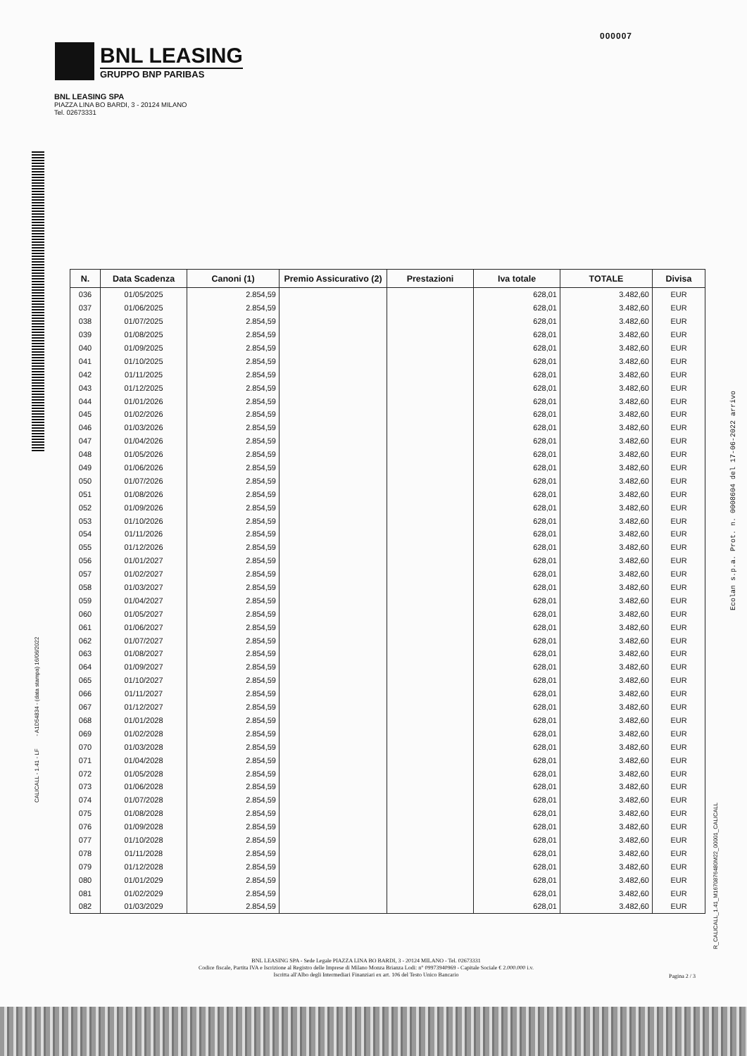000007
BNL LEASING
GRUPPO BNP PARIBAS
BNL LEASING SPA
PIAZZA LINA BO BARDI, 3 - 20124 MILANO
Tel. 02673331
CALICALL - 1.41 - LF - A1D54834 - (data stampa) 16/06/2022
Ecolan s.p.a. Prot. n. 0008604 del 17-06-2022 arrivo
R_CALICALL_1.41_M1670876480M22_00001_CALICALL
| N. | Data Scadenza | Canoni (1) | Premio Assicurativo (2) | Prestazioni | Iva totale | TOTALE | Divisa |
| --- | --- | --- | --- | --- | --- | --- | --- |
| 036 | 01/05/2025 | 2.854,59 | | | 628,01 | 3.482,60 | EUR |
| 037 | 01/06/2025 | 2.854,59 | | | 628,01 | 3.482,60 | EUR |
| 038 | 01/07/2025 | 2.854,59 | | | 628,01 | 3.482,60 | EUR |
| 039 | 01/08/2025 | 2.854,59 | | | 628,01 | 3.482,60 | EUR |
| 040 | 01/09/2025 | 2.854,59 | | | 628,01 | 3.482,60 | EUR |
| 041 | 01/10/2025 | 2.854,59 | | | 628,01 | 3.482,60 | EUR |
| 042 | 01/11/2025 | 2.854,59 | | | 628,01 | 3.482,60 | EUR |
| 043 | 01/12/2025 | 2.854,59 | | | 628,01 | 3.482,60 | EUR |
| 044 | 01/01/2026 | 2.854,59 | | | 628,01 | 3.482,60 | EUR |
| 045 | 01/02/2026 | 2.854,59 | | | 628,01 | 3.482,60 | EUR |
| 046 | 01/03/2026 | 2.854,59 | | | 628,01 | 3.482,60 | EUR |
| 047 | 01/04/2026 | 2.854,59 | | | 628,01 | 3.482,60 | EUR |
| 048 | 01/05/2026 | 2.854,59 | | | 628,01 | 3.482,60 | EUR |
| 049 | 01/06/2026 | 2.854,59 | | | 628,01 | 3.482,60 | EUR |
| 050 | 01/07/2026 | 2.854,59 | | | 628,01 | 3.482,60 | EUR |
| 051 | 01/08/2026 | 2.854,59 | | | 628,01 | 3.482,60 | EUR |
| 052 | 01/09/2026 | 2.854,59 | | | 628,01 | 3.482,60 | EUR |
| 053 | 01/10/2026 | 2.854,59 | | | 628,01 | 3.482,60 | EUR |
| 054 | 01/11/2026 | 2.854,59 | | | 628,01 | 3.482,60 | EUR |
| 055 | 01/12/2026 | 2.854,59 | | | 628,01 | 3.482,60 | EUR |
| 056 | 01/01/2027 | 2.854,59 | | | 628,01 | 3.482,60 | EUR |
| 057 | 01/02/2027 | 2.854,59 | | | 628,01 | 3.482,60 | EUR |
| 058 | 01/03/2027 | 2.854,59 | | | 628,01 | 3.482,60 | EUR |
| 059 | 01/04/2027 | 2.854,59 | | | 628,01 | 3.482,60 | EUR |
| 060 | 01/05/2027 | 2.854,59 | | | 628,01 | 3.482,60 | EUR |
| 061 | 01/06/2027 | 2.854,59 | | | 628,01 | 3.482,60 | EUR |
| 062 | 01/07/2027 | 2.854,59 | | | 628,01 | 3.482,60 | EUR |
| 063 | 01/08/2027 | 2.854,59 | | | 628,01 | 3.482,60 | EUR |
| 064 | 01/09/2027 | 2.854,59 | | | 628,01 | 3.482,60 | EUR |
| 065 | 01/10/2027 | 2.854,59 | | | 628,01 | 3.482,60 | EUR |
| 066 | 01/11/2027 | 2.854,59 | | | 628,01 | 3.482,60 | EUR |
| 067 | 01/12/2027 | 2.854,59 | | | 628,01 | 3.482,60 | EUR |
| 068 | 01/01/2028 | 2.854,59 | | | 628,01 | 3.482,60 | EUR |
| 069 | 01/02/2028 | 2.854,59 | | | 628,01 | 3.482,60 | EUR |
| 070 | 01/03/2028 | 2.854,59 | | | 628,01 | 3.482,60 | EUR |
| 071 | 01/04/2028 | 2.854,59 | | | 628,01 | 3.482,60 | EUR |
| 072 | 01/05/2028 | 2.854,59 | | | 628,01 | 3.482,60 | EUR |
| 073 | 01/06/2028 | 2.854,59 | | | 628,01 | 3.482,60 | EUR |
| 074 | 01/07/2028 | 2.854,59 | | | 628,01 | 3.482,60 | EUR |
| 075 | 01/08/2028 | 2.854,59 | | | 628,01 | 3.482,60 | EUR |
| 076 | 01/09/2028 | 2.854,59 | | | 628,01 | 3.482,60 | EUR |
| 077 | 01/10/2028 | 2.854,59 | | | 628,01 | 3.482,60 | EUR |
| 078 | 01/11/2028 | 2.854,59 | | | 628,01 | 3.482,60 | EUR |
| 079 | 01/12/2028 | 2.854,59 | | | 628,01 | 3.482,60 | EUR |
| 080 | 01/01/2029 | 2.854,59 | | | 628,01 | 3.482,60 | EUR |
| 081 | 01/02/2029 | 2.854,59 | | | 628,01 | 3.482,60 | EUR |
| 082 | 01/03/2029 | 2.854,59 | | | 628,01 | 3.482,60 | EUR |
BNL LEASING SPA - Sede Legale PIAZZA LINA BO BARDI, 3 - 20124 MILANO - Tel. 02673331
Codice fiscale, Partita IVA e Iscrizione al Registro delle Imprese di Milano Monza Brianza Lodi: n° 09973940969 - Capitale Sociale € 2.000.000 i.v.
Iscritta all'Albo degli Intermediari Finanziari ex art. 106 del Testo Unico Bancario
Pagina 2 / 3